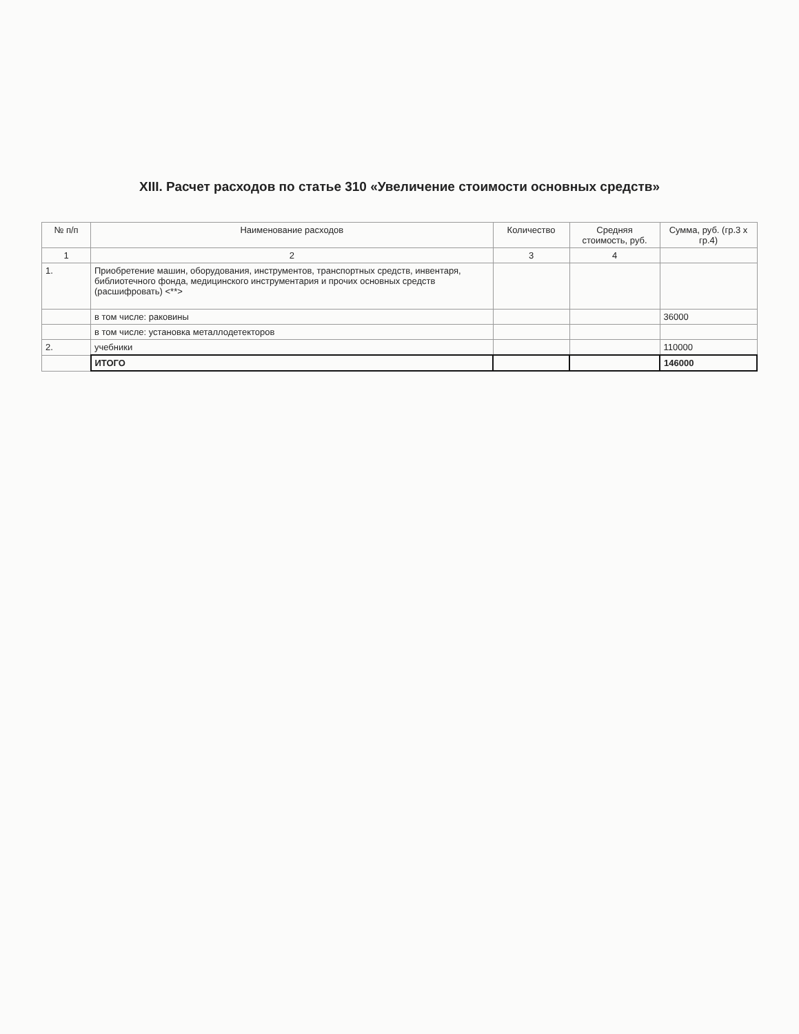XIII. Расчет расходов по статье 310 «Увеличение стоимости основных средств»
| № п/п | Наименование расходов | Количество | Средняя стоимость, руб. | Сумма, руб. (гр.3 x гр.4) |
| --- | --- | --- | --- | --- |
| 1 | 2 | 3 | 4 | |
| 1. | Приобретение машин, оборудования, инструментов, транспортных средств, инвентаря, библиотечного фонда, медицинского инструментария и прочих основных средств (расшифровать) <**> | | | |
| | в том числе: раковины | | | 36000 |
| | в том числе: установка металлодетекторов | | | |
| 2. | учебники | | | 110000 |
| | ИТОГО | | | 146000 |